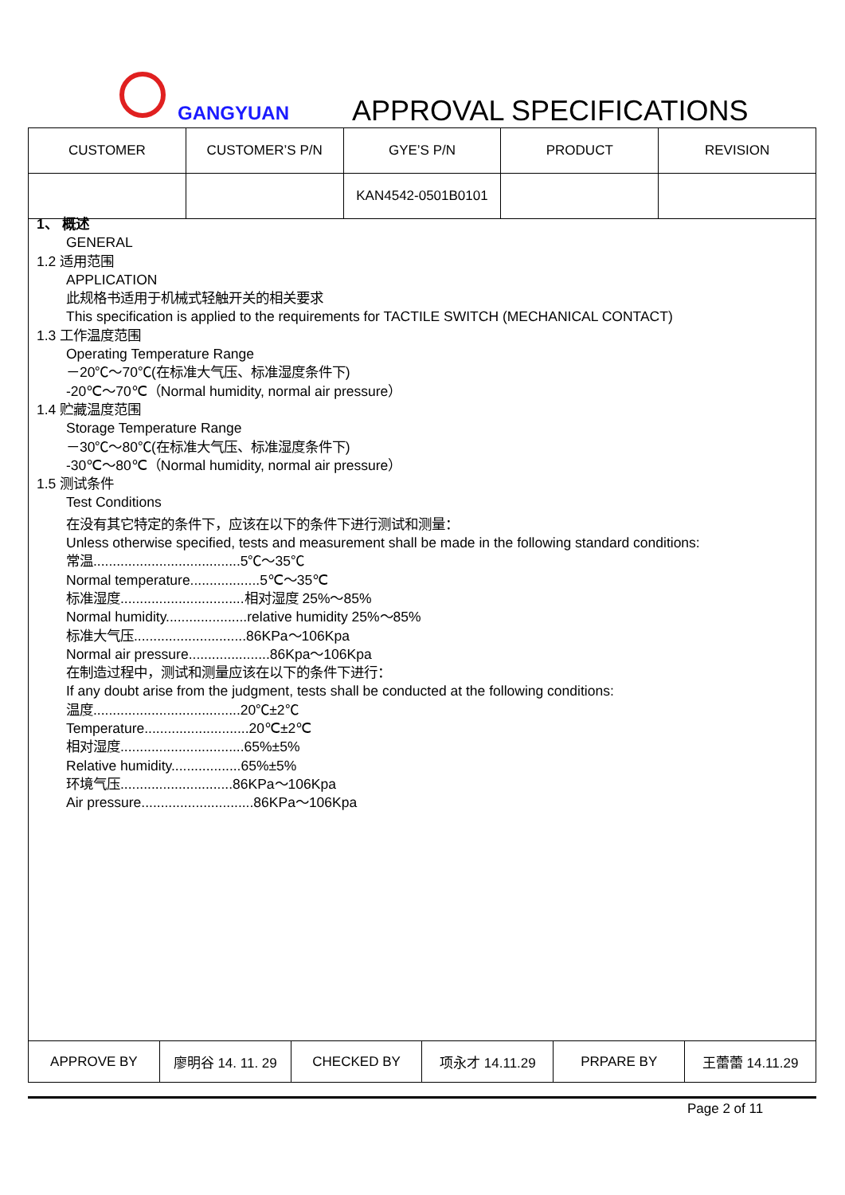GANGYUAN APPROVAL SPECIFICATIONS
| CUSTOMER | CUSTOMER’S P/N | GYE’S P/N | PRODUCT | REVISION |
| | | KAN4542-0501B0101 | | |
1、 概述
GENERAL
1.2 适用范围
APPLICATION
此规格书适用于机械式轻触开关的相关要求
This specification is applied to the requirements for TACTILE SWITCH (MECHANICAL CONTACT)
1.3 工作温度范围
Operating Temperature Range
－20℃～70℃(在标准大气压、标准湿度条件下)
-20℃～70℃（Normal humidity, normal air pressure）
1.4 贮藏温度范围
Storage Temperature Range
－30℃～80℃(在标准大气压、标准湿度条件下)
-30℃～80℃（Normal humidity, normal air pressure）
1.5 测试条件
Test Conditions
在没有其它特定的条件下，应该在以下的条件下进行测试和测量：
Unless otherwise specified, tests and measurement shall be made in the following standard conditions:
常温......................................5℃～35℃
Normal temperature..................5℃～35℃
标准湿度................................相对湿度 25%～85%
Normal humidity.....................relative humidity 25%～85%
标准大气压.............................86KPa～106Kpa
Normal air pressure.....................86Kpa～106Kpa
在制造过程中，测试和测量应该在以下的条件下进行：
If any doubt arise from the judgment, tests shall be conducted at the following conditions:
温度......................................20℃±2℃
Temperature...........................20℃±2℃
相对湿度................................65%±5%
Relative humidity..................65%±5%
环境气压.............................86KPa～106Kpa
Air pressure.............................86KPa～106Kpa
| APPROVE BY | 廖明谷 14. 11. 29 | CHECKED BY | 项永才 14.11.29 | PRPARE BY | 王蕾蕾 14.11.29 |
Page 2 of 11